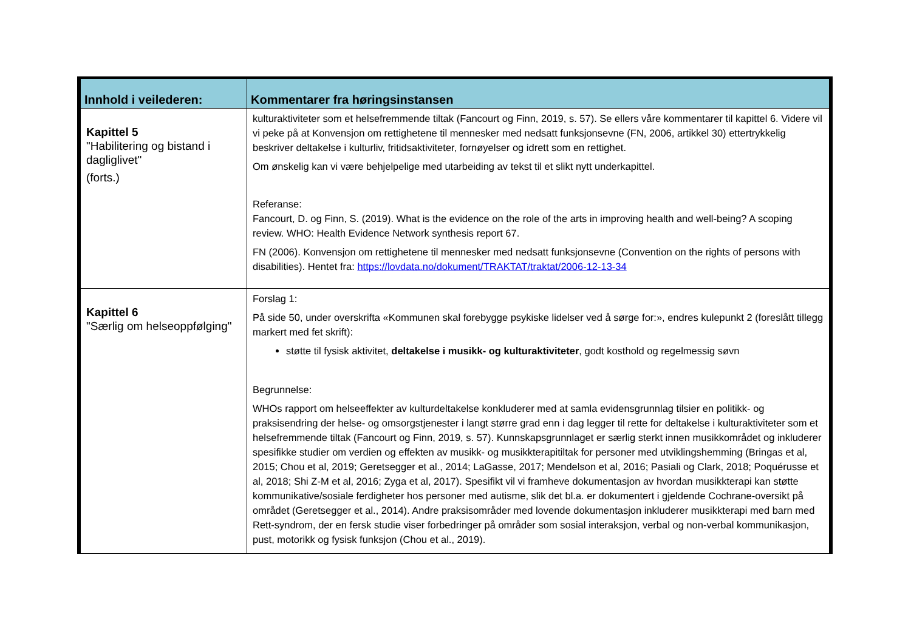| Innhold i veilederen: | Kommentarer fra høringsinstansen |
| --- | --- |
| Kapittel 5 "Habilitering og bistand i dagliglivet" (forts.) | kulturaktiviteter som et helsefremmende tiltak (Fancourt og Finn, 2019, s. 57). Se ellers våre kommentarer til kapittel 6. Videre vil vi peke på at Konvensjon om rettighetene til mennesker med nedsatt funksjonsevne (FN, 2006, artikkel 30) ettertrykkelig beskriver deltakelse i kulturliv, fritidsaktiviteter, fornøyelser og idrett som en rettighet. Om ønskelig kan vi være behjelpelige med utarbeiding av tekst til et slikt nytt underkapittel. Referanse: Fancourt, D. og Finn, S. (2019). What is the evidence on the role of the arts in improving health and well-being? A scoping review. WHO: Health Evidence Network synthesis report 67. FN (2006). Konvensjon om rettighetene til mennesker med nedsatt funksjonsevne (Convention on the rights of persons with disabilities). Hentet fra: https://lovdata.no/dokument/TRAKTAT/traktat/2006-12-13-34 |
| Kapittel 6 "Særlig om helseoppfølging" | Forslag 1: På side 50, under overskrifta «Kommunen skal forebygge psykiske lidelser ved å sørge for:», endres kulepunkt 2 (foreslått tillegg markert med fet skrift): støtte til fysisk aktivitet, deltakelse i musikk- og kulturaktiviteter , godt kosthold og regelmessig søvn Begrunnelse: WHOs rapport om helseeffekter av kulturdeltakelse konkluderer med at samla evidensgrunnlag tilsier en politikk- og praksisendring der helse- og omsorgstjenester i langt større grad enn i dag legger til rette for deltakelse i kulturaktiviteter som et helsefremmende tiltak (Fancourt og Finn, 2019, s. 57). Kunnskapsgrunnlaget er særlig sterkt innen musikkområdet og inkluderer spesifikke studier om verdien og effekten av musikk- og musikkterapitiltak for personer med utviklingshemming (Bringas et al, 2015; Chou et al, 2019; Geretsegger et al., 2014; LaGasse, 2017; Mendelson et al, 2016; Pasiali og Clark, 2018; Poquérusse et al, 2018; Shi Z-M et al, 2016; Zyga et al, 2017). Spesifikt vil vi framheve dokumentasjon av hvordan musikkterapi kan støtte kommunikative/sosiale ferdigheter hos personer med autisme, slik det bl.a. er dokumentert i gjeldende Cochrane-oversikt på området (Geretsegger et al., 2014). Andre praksisområder med lovende dokumentasjon inkluderer musikkterapi med barn med Rett-syndrom, der en fersk studie viser forbedringer på områder som sosial interaksjon, verbal og non-verbal kommunikasjon, pust, motorikk og fysisk funksjon (Chou et al., 2019). |